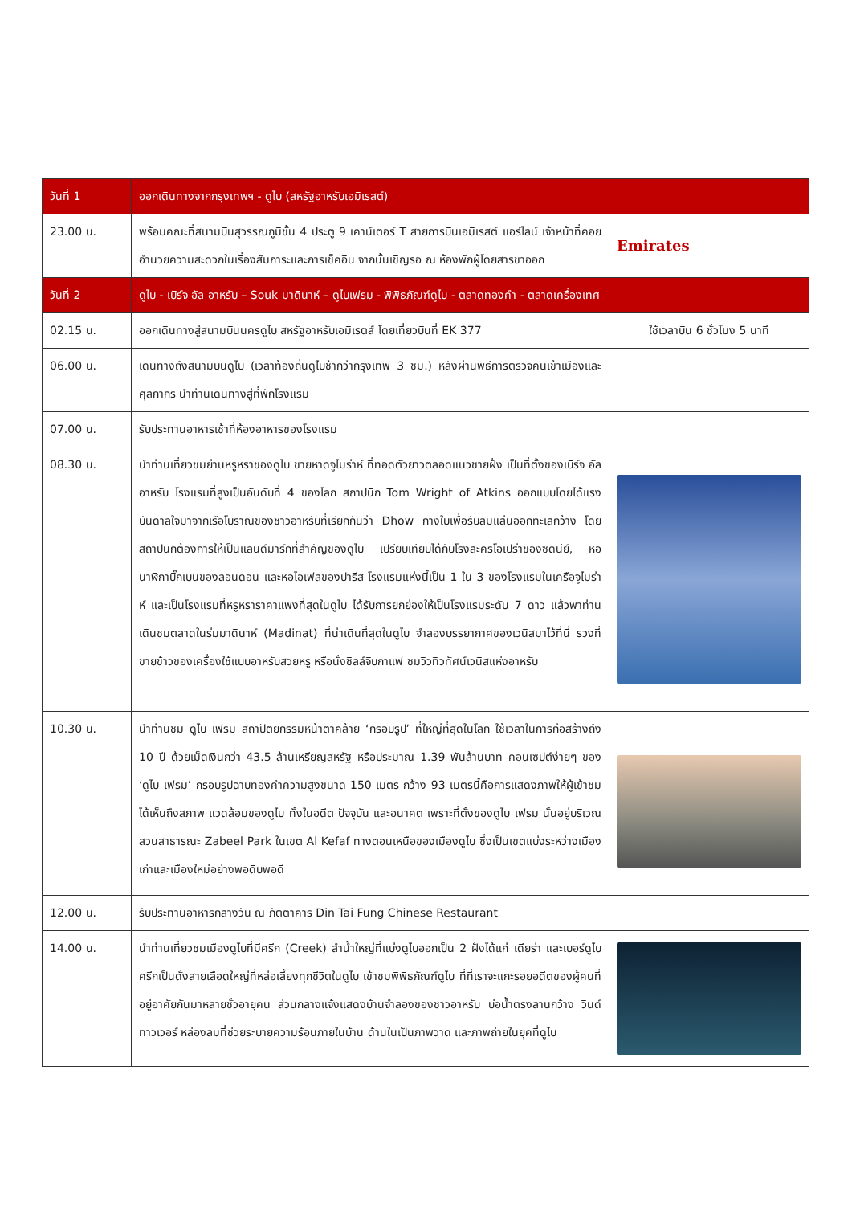| วันที่ 1 | ออกเดินทางจากกรุงเทพฯ - ดูไบ (สหรัฐอาหรับเอมิเรสต์) | |
| --- | --- | --- |
| 23.00 น. | พร้อมคณะที่สนามบินสุวรรณภูมิชั้น 4 ประตู 9 เคาน์เตอร์ T สายการบินเอมิเรสต์ แอร์ไลน์ เจ้าหน้าที่คอยอำนวยความสะดวกในเรื่องสัมภาระและการเช็คอิน จากนั้นเชิญรอ ณ ห้องพักผู้โดยสารขาออก | Emirates |
| วันที่ 2 | ดูไบ - เบิร์จ อัล อาหรับ – Souk มาดินาห์ – ดูไบเฟรม - พิพิธภัณฑ์ดูไบ - ตลาดทองคำ - ตลาดเครื่องเทศ | |
| 02.15 น. | ออกเดินทางสู่สนามบินนครดูไบ สหรัฐอาหรับเอมิเรตส์ โดยเที่ยวบินที่ EK 377 | ใช้เวลาบิน 6 ชั่วโมง 5 นาที |
| 06.00 น. | เดินทางถึงสนามบินดูไบ (เวลาท้องถิ่นดูไบช้ากว่ากรุงเทพ 3 ชม.) หลังผ่านพิธีการตรวจคนเข้าเมืองและศุลกากร นำท่านเดินทางสู่ที่พักโรงแรม | |
| 07.00 น. | รับประทานอาหารเช้าที่ห้องอาหารของโรงแรม | |
| 08.30 น. | นำท่านเที่ยวชมย่านหรูหราของดูไบ ชายหาดจูไมร่าห์ ที่ทอดตัวยาวตลอดแนวชายฝั่ง เป็นที่ตั้งของเบิร์จ อัล อาหรับ โรงแรมที่สูงเป็นอันดับที่ 4 ของโลก สถาปนิก Tom Wright of Atkins ออกแบบโดยได้แรงบันดาลใจมาจากเรือโบราณของชาวอาหรับที่เรียกกันว่า Dhow กางใบเพื่อรับลมแล่นออกทะเลกว้าง โดยสถาปนิกต้องการให้เป็นแลนด์มาร์กที่สำคัญของดูไบ เปรียบเทียบได้กับโรงละครโอเปร่าของซิดนีย์, หอนาฬิกาบิ๊กเบนของลอนดอน และหอไอเฟลของปารีส โรงแรมแห่งนี้เป็น 1 ใน 3 ของโรงแรมในเครือจูไมร่าห์ และเป็นโรงแรมที่หรูหราราคาแพงที่สุดในดูไบ ได้รับการยกย่องให้เป็นโรงแรมระดับ 7 ดาว แล้วพาท่านเดินชมตลาดในร่มมาดินาห์ (Madinat) ที่น่าเดินที่สุดในดูไบ จำลองบรรยากาศของเวนิสมาไว้ที่นี่ รวงที่ขายข้าวของเครื่องใช้แบบอาหรับสวยหรู หรือนั่งชิลล์จิบกาแฟ ชมวิวทิวทัศน์เวนิสแห่งอาหรับ | |
| 10.30 น. | นำท่านชม ดูไบ เฟรม สถาปัตยกรรมหน้าตาคล้าย ‘กรอบรูป’ ที่ใหญ่ที่สุดในโลก ใช้เวลาในการก่อสร้างถึง 10 ปี ด้วยเม็ดเงินกว่า 43.5 ล้านเหรียญสหรัฐ หรือประมาณ 1.39 พันล้านบาท คอนเซปต์ง่ายๆ ของ ‘ดูไบ เฟรม’ กรอบรูปฉาบทองคำความสูงขนาด 150 เมตร กว้าง 93 เมตรนี้คือการแสดงภาพให้ผู้เข้าชมได้เห็นถึงสภาพ แวดล้อมของดูไบ ทั้งในอดีต ปัจจุบัน และอนาคต เพราะที่ตั้งของดูไบ เฟรม นั้นอยู่บริเวณสวนสาธารณะ Zabeel Park ในเขต Al Kefaf ทางตอนเหนือของเมืองดูไบ ซึ่งเป็นเขตแบ่งระหว่างเมืองเก่าและเมืองใหม่อย่างพอดิบพอดี | |
| 12.00 น. | รับประทานอาหารกลางวัน ณ ภัตตาคาร Din Tai Fung Chinese Restaurant | |
| 14.00 น. | นำท่านเที่ยวชมเมืองดูไบที่มีครีก (Creek) ลำน้ำใหญ่ที่แบ่งดูไบออกเป็น 2 ฝั่งได้แก่ เดียร่า และเบอร์ดูไบ ครีกเป็นดั่งสายเลือดใหญ่ที่หล่อเลี้ยงทุกชีวิตในดูไบ เข้าชมพิพิธภัณฑ์ดูไบ ที่ที่เราจะแกะรอยอดีตของผู้คนที่อยู่อาศัยกันมาหลายชั่วอายุคน ส่วนกลางแจ้งแสดงบ้านจำลองของชาวอาหรับ บ่อน้ำตรงลานกว้าง วินด์ทาวเวอร์ หล่องลมที่ช่วยระบายความร้อนภายในบ้าน ด้านในเป็นภาพวาด และภาพถ่ายในยุคที่ดูไบ | |